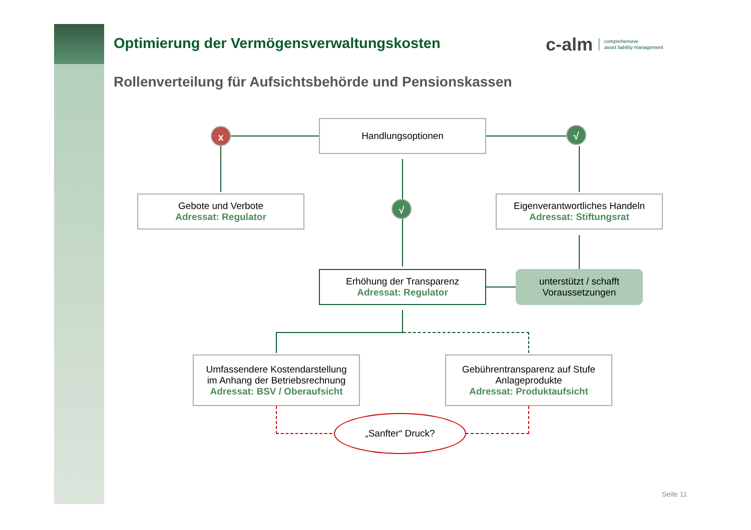Optimierung der Vermögensverwaltungskosten
c-alm comprehensive
asset liability management
Rollenverteilung für Aufsichtsbehörde und Pensionskassen
Handlungsoptionen
x √
√
Gebote und Verbote
Adressat: Regulator
Eigenverantwortliches Handeln
Adressat: Stiftungsrat
Erhöhung der Transparenz
Adressat: Regulator
unterstützt / schafft
Voraussetzungen
Umfassendere Kostendarstellung
im Anhang der Betriebsrechnung
Adressat: BSV / Oberaufsicht
Gebührentransparenz auf Stufe
Anlageprodukte
Adressat: Produktaufsicht
„Sanfter“ Druck?
Seite 11